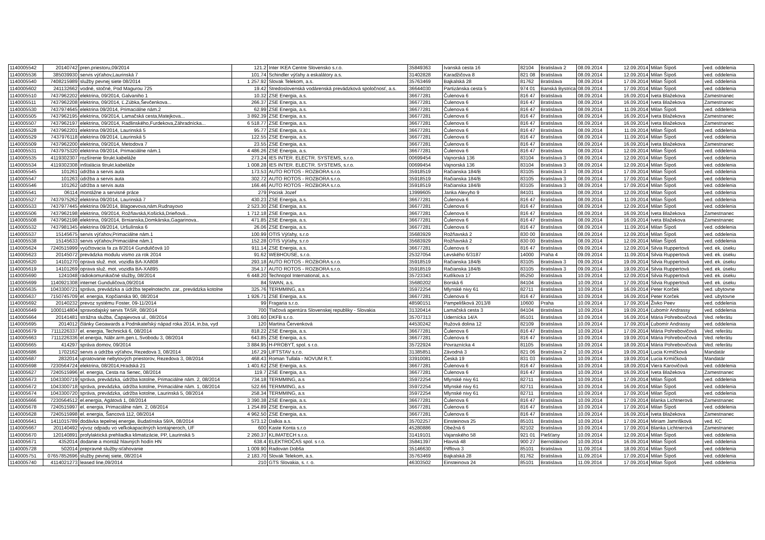| 1140005542 | 20140742 | pren.priestoru,09/2014 | 121.2 | Inter IKEA Centre Slovensko s.r.o. | 35849363 | Ivanská cesta 16 | 82104 | Bratislava 2 | 08.09.2014 | 12.09.2014 | Milan Šípoš | ved. oddelenia |
| 1140005536 | 385039930 | servis výťahov,Laurinská 7 | 101.74 | Schindler výťahy a eskalátory a.s. | 31402828 | Karadžičova 8 | 821 08 | Bratislava | 08.09.2014 | 12.09.2014 | Milan Šípoš | ved. oddelenia |
| 1140005540 | 7408215989 | služby pevnej siete 08/2014 | 1 257.92 | Slovak Telekom, a.s. | 35763469 | Bajkalská 28 | 81762 | Bratislava | 08.09.2014 | 17.09.2014 | Milan Šípoš | ved. oddelenia |
| 1140005602 | 241132662 | vodné, stočné, Pod Magurou 725 | 19.42 | Stredoslovenská vodárenská prevádzková spoločnosť, a.s. | 36644030 | Partizánska cesta 5 | 974 01 | Banská Bystrica | 08.09.2014 | 17.09.2014 | Milan Šípoš | ved. oddelenia |
| 1140005510 | 7437962202 | elektrina, 09/2014, Galvaniho 1 | 10.32 | ZSE Energia, a.s. | 36677281 | Čulenova 6 | 816 47 | Bratislava | 08.09.2014 | 16.09.2014 | Iveta Blažekova | Zamestnanec |
| 1140005511 | 7437962208 | elektrina, 09/2014, Ľ.Zúbka,Ševčenkova... | 266.37 | ZSE Energia, a.s. | 36677281 | Čulenova 6 | 816 47 | Bratislava | 08.09.2014 | 16.09.2014 | Iveta Blažekova | Zamestnanec |
| 1140005530 | 7437974645 | elektrina 09/2014, Primaciálne nám.2 | 62.99 | ZSE Energia, a.s. | 36677281 | Čulenova 6 | 816 47 | Bratislava | 08.09.2014 | 11.09.2014 | Milan Šípoš | ved. oddelenia |
| 1140005505 | 7437962195 | elektrina, 09/2014, Lamačská cesta,Matejkova... | 3 892.39 | ZSE Energia, a.s. | 36677281 | Čulenova 6 | 816 47 | Bratislava | 08.09.2014 | 16.09.2014 | Iveta Blažekova | Zamestnanec |
| 1140005507 | 7437962197 | elektrina, 09/2014, Radlinského,Furdekova,Záhradnícka... | 6 518.77 | ZSE Energia, a.s. | 36677281 | Čulenova 6 | 816 47 | Bratislava | 08.09.2014 | 16.09.2014 | Iveta Blažekova | Zamestnanec |
| 1140005528 | 7437962201 | elektrina 09/2014, Laurinská 5 | 95.77 | ZSE Energia, a.s. | 36677281 | Čulenova 6 | 816 47 | Bratislava | 08.09.2014 | 11.09.2014 | Milan Šípoš | ved. oddelenia |
| 1140005529 | 7437976118 | elektrina 09/2014, Laurinská 5 | 122.55 | ZSE Energia, a.s. | 36677281 | Čulenova 6 | 816 47 | Bratislava | 08.09.2014 | 11.09.2014 | Milan Šípoš | ved. oddelenia |
| 1140005509 | 7437962200 | elektrina, 09/2014, Metodova 7 | 23.55 | ZSE Energia, a.s. | 36677281 | Čulenova 6 | 816 47 | Bratislava | 08.09.2014 | 16.09.2014 | Iveta Blažekova | Zamestnanec |
| 1140005531 | 7437975320 | elektrina 09/2014, Primaciálne nám.1 | 4 486.26 | ZSE Energia, a.s. | 36677281 | Čulenova 6 | 816 47 | Bratislava | 08.09.2014 | 12.09.2014 | Milan Šípoš | ved. oddelenia |
| 1140005535 | 4119302307 | rozšírenie štrukt.kabeláže | 273.24 | IES INTER. ELECTR. SYSTEMS, s.r.o. | 00699454 | Vajnorská 136 | 83104 | Bratislava 3 | 08.09.2014 | 12.09.2014 | Milan Šípoš | ved. oddelenia |
| 1140005534 | 4119302308 | inštalácia štrukt.kabeláže | 1 008.28 | IES INTER. ELECTR. SYSTEMS, s.r.o. | 00699454 | Vajnorská 136 | 83104 | Bratislava 3 | 08.09.2014 | 12.09.2014 | Milan Šípoš | ved. oddelenia |
| 1140005545 | 101261 | údržba a servis auta | 173.53 | AUTO ROTOS - ROZBORA s.r.o. | 35918519 | Račianska 184/B | 83105 | Bratislava 3 | 08.09.2014 | 17.09.2014 | Milan Šípoš | ved. oddelenia |
| 1140005547 | 101263 | údržba a servis auta | 302.72 | AUTO ROTOS - ROZBORA s.r.o. | 35918519 | Račianska 184/B | 83105 | Bratislava 3 | 08.09.2014 | 17.09.2014 | Milan Šípoš | ved. oddelenia |
| 1140005546 | 101262 | údržba a servis auta | 166.46 | AUTO ROTOS - ROZBORA s.r.o. | 35918519 | Račianska 184/B | 83105 | Bratislava 3 | 08.09.2014 | 17.09.2014 | Milan Šípoš | ved. oddelenia |
| 1140005541 | 06114 | montážne a servisné práce | 279 | Pocisk Jozef | 13999605 | Janka Alexyho 9 | 84101 | Bratislava | 08.09.2014 | 12.09.2014 | Milan Šípoš | ved. oddelenia |
| 1140005527 | 7437975262 | elektrina 09/2014, Laurinská 7 | 430.23 | ZSE Energia, a.s. | 36677281 | Čulenova 6 | 816 47 | Bratislava | 08.09.2014 | 11.09.2014 | Milan Šípoš | ved. oddelenia |
| 1140005533 | 7437977445 | elektrina 09/2014, Blagoevova,nám.Rudnayovo | 2 523.30 | ZSE Energia, a.s. | 36677281 | Čulenova 6 | 816 47 | Bratislava | 08.09.2014 | 12.09.2014 | Milan Šípoš | ved. oddelenia |
| 1140005506 | 7437962198 | elektrina, 09/2014, Rožňavská,Košická,Drieňová... | 1 712.18 | ZSE Energia, a.s. | 36677281 | Čulenova 6 | 816 47 | Bratislava | 08.09.2014 | 16.09.2014 | Iveta Blažekova | Zamestnanec |
| 1140005508 | 7437962198 | elektrina, 09/2014, Brnianska,Domkárska,Gagarinova.. | 471.85 | ZSE Energia, a.s. | 36677281 | Čulenova 6 | 816 47 | Bratislava | 08.09.2014 | 16.09.2014 | Iveta Blažekova | Zamestnanec |
| 1140005532 | 7437981345 | elektrina 09/2014, Uršulínska 6 | 26.06 | ZSE Energia, a.s. | 36677281 | Čulenova 6 | 816 47 | Bratislava | 08.09.2014 | 11.09.2014 | Milan Šípoš | ved. oddelenia |
| 1140005537 | 15145675 | servis výťahov,Primaciálne nám.1 | 100.99 | OTIS Výťahy, s.r.o | 35683929 | Rožňavská 2 | 830 00 | Bratislava | 08.09.2014 | 12.09.2014 | Milan Šípoš | ved. oddelenia |
| 1140005538 | 15145633 | servis výťahov,Primaciálne nám.1 | 152.28 | OTIS Výťahy, s.r.o | 35683929 | Rožňavská 2 | 830 00 | Bratislava | 08.09.2014 | 12.09.2014 | Milan Šípoš | ved. oddelenia |
| 1140005624 | 7240515999 | vyúčtovacia fa za 8/2014 Gunduličová 10 | 911.14 | ZSE Energia, a.s. | 36677281 | Čulenova 6 | 816 47 | Bratislava | 09.09.2014 | 12.09.2014 | Silvia Ruppertová | ved. ek. úseku |
| 1140005623 | 20145072 | prevádzka modulu vismo za rok 2014 | 91.62 | WEBHOUSE, s.r.o. | 25327054 | Levského 6/3187 | 14000 | Praha 4 | 09.09.2014 | 11.09.2014 | Silvia Ruppertová | ved. ek. úseku |
| 1140005620 | 14101270 | oprava služ. mot. vozidla BA-XA808 | 293.18 | AUTO ROTOS - ROZBORA s.r.o. | 35918519 | Račianska 184/B | 83105 | Bratislava 3 | 09.09.2014 | 19.09.2014 | Silvia Ruppertová | ved. ek. úseku |
| 1140005619 | 14101269 | oprava služ. mot. vozidla BA-XA895 | 354.17 | AUTO ROTOS - ROZBORA s.r.o. | 35918519 | Račianska 184/B | 83105 | Bratislava 3 | 09.09.2014 | 19.09.2014 | Silvia Ruppertová | ved. ek. úseku |
| 1140005690 | 1241048 | rádiokomunikačné služby, 08/2014 | 6 448.20 | Technopol International, a.s. | 35723343 | Kutlíkova 17 | 85250 | Bratislava | 10.09.2014 | 12.09.2014 | Silvia Ruppertová | ved. ek. úseku |
| 1140005699 | 1140921308 | internet Gunduličova,09/2014 | 84 | SWAN, a.s. | 35680202 | Borská 6 | 84104 | Bratislava | 10.09.2014 | 17.09.2014 | Silvia Ruppertová | ved. ek. úseku |
| 1140005635 | 1043300721 | správa, prevádzka a údržba tepelnotechn. zar., prevádzka kotolne | 325.76 | TERMMING, a.s | 35972254 | Mlynské nivy 61 | 82711 | Bratislava | 10.09.2014 | 16.09.2014 | Peter Korček | ved. ubytovne |
| 1140005637 | 7150745709 | el. energia, Kopčianska 90, 08/2014 | 1 926.71 | ZSE Energia, a.s. | 36677281 | Čulenova 6 | 816 47 | Bratislava | 10.09.2014 | 16.09.2014 | Peter Korček | ved. ubytovne |
| 1140005692 | 20140232 | prevoz systému Foster, 09-11/2014 | 99 | Fragaria s.r.o. | 48590151 | Pampelišková 2013/8 | 10600 | Praha | 10.09.2014 | 17.09.2014 | Živko Peev | ved. oddelenia |
| 1140005649 | 1000114804 | spravodajský servis TASR, 08/2014 | 700 | Tlačová agentúra Slovenskej republiky - Slovakia | 31320414 | Lamačská cesta 3 | 84104 | Bratislava | 10.09.2014 | 19.09.2014 | Ľubomír Andrassy | ved. oddelenia |
| 1140005664 | 20141481 | strážna služba, Čapajevova ul., 08/2014 | 3 081.60 | DKFB s.r.o. | 35707313 | Údernícka 14/A | 85101 | Bratislava | 10.09.2014 | 16.09.2014 | Mária Pohrebovičová | Ved. referátu |
| 1140005695 | 2014012 | články Geoawards a Podnikateľský nápad roka 2014, in.ba, vyd | 120 | Martina Červenková | 44530242 | Ružová dolina 12 | 82109 | Bratislava | 10.09.2014 | 17.09.2014 | Ľubomír Andrassy | ved. oddelenia |
| 1140005679 | 7111226337 | el. energia, Technická 6, 08/2014 | 818.22 | ZSE Energia, a.s. | 36677281 | Čulenova 6 | 816 47 | Bratislava | 10.09.2014 | 17.09.2014 | Mária Pohrebovičová | Ved. referátu |
| 1140005663 | 7111226336 | el.energia, Nábr.arm.gen.L.Svobodu 3, 08/2014 | 643.85 | ZSE Energia, a.s. | 36677281 | Čulenova 6 | 816 47 | Bratislava | 10.09.2014 | 19.09.2014 | Mária Pohrebovičová | Ved. referátu |
| 1140005665 | 414297 | správa domov, 09/2014 | 3 884.95 | H-PROBYT, spol. s r.o. | 35722924 | Povraznícka 4 | 81105 | Bratislava | 10.09.2014 | 18.09.2014 | Mária Pohrebovičová | Ved. referátu |
| 1140005686 | 1702162 | servis a údržba výťahov, Rezedova 3, 08/2014 | 167.29 | LIFTSTAV s.r.o. | 31385851 | Závodná 3 | 821 06 | Bratislava 2 | 10.09.2014 | 19.09.2014 | Lucia Krmíčková | Mandatár |
| 1140005687 | 2832014 | upratovanie nebytových priestorov, Rezedova 3, 08/2014 | 468.43 | Roman Tullala - NOVUM R.T. | 33910081 | Česká 19 | 831 03 | Bratislava | 10.09.2014 | 19.09.2014 | Lucia Krmíčková | Mandatár |
| 1140005698 | 7230564724 | elektrina, 08/2014,Hradská 21 | 1 401.62 | ZSE Energia, a.s. | 36677281 | Čulenova 6 | 816 47 | Bratislava | 10.09.2014 | 18.09.2014 | Viera Karovičová | ved. oddelenia |
| 1140005627 | 7240515996 | el. energia, Cesta na Senec, 08/2014 | 119.7 | ZSE Energia, a.s. | 36677281 | Čulenova 6 | 816 47 | Bratislava | 10.09.2014 | 16.09.2014 | Iveta Blažekova | Zamestnanec |
| 1140005673 | 1043300719 | správa, prevádzka, údržba kotolne, Primaciálne nám. 2, 08/2014 | 734.18 | TERMMING, a.s | 35972254 | Mlynské nivy 61 | 82711 | Bratislava | 10.09.2014 | 17.09.2014 | Milan Šípoš | ved. oddelenia |
| 1140005672 | 1043300718 | správa, prevádzka, údržba kotolne, Primaciálne nám. 1, 08/2014 | 522.66 | TERMMING, a.s | 35972254 | Mlynské nivy 61 | 82711 | Bratislava | 10.09.2014 | 16.09.2014 | Milan Šípoš | ved. oddelenia |
| 1140005674 | 1043300720 | správa, prevádzka, údržba kotolne, Laurinská 5, 08/2014 | 258.34 | TERMMING, a.s | 35972254 | Mlynské nivy 61 | 82711 | Bratislava | 10.09.2014 | 17.09.2014 | Milan Šípoš | ved. oddelenia |
| 1140005666 | 7230564512 | el.energia, Agátová 1, 08/2014 | 3 390.38 | ZSE Energia, a.s. | 36677281 | Čulenova 6 | 816 47 | Bratislava | 10.09.2014 | 17.09.2014 | Blanka Lichtnerová | Zamestnanec |
| 1140005678 | 7240515997 | el. energia, Primaciálne nám. 2, 08/2014 | 1 254.89 | ZSE Energia, a.s. | 36677281 | Čulenova 6 | 816 47 | Bratislava | 10.09.2014 | 17.09.2014 | Milan Šípoš | ved. oddelenia |
| 1140005628 | 7240515998 | el. energia, Šancová 112, 08/2014 | 4 962.50 | ZSE Energia, a.s. | 36677281 | Čulenova 6 | 816 47 | Bratislava | 10.09.2014 | 16.09.2014 | Iveta Blažekova | Zamestnanec |
| 1140005641 | 1411015789 | dodávka tepelnej energie, Budatínska 59/A, 08/2014 | 573.12 | Dalkia a.s. | 35702257 | Einsteinova 25 | 85101 | Bratislava | 10.09.2014 | 17.09.2014 | Miriam Jamrišková | ved. KC |
| 1140005667 | 201140492 | vývoz odpadu vo veľkokapacitných kontajneroch, UF | 600 | Kaste Konta s.r.o | 45280886 | Obežná 6 | 82102 | Bratislava | 10.09.2014 | 17.09.2014 | Blanka Lichtnerová | Zamestnanec |
| 1140005670 | 120140891 | profylaktická prehliadka klimatizácie, PP, Laurinská 5 | 2 260.37 | KLIMATECH s.r.o. | 31419101 | Vajanského 58 | 921 01 | Piešťany | 10.09.2014 | 12.09.2014 | Milan Šípoš | ved. oddelenia |
| 1140005671 | 4352014 | dodanie a montáž hlavných hodín HN | 638.4 | ELEKTROČAS spol. s r.o. | 35841397 | Hlavná 48 | 900 27 | Bernolákovo | 10.09.2014 | 16.09.2014 | Milan Šípoš | ved. oddelenia |
| 1140005728 | 502014 | prepravné služby-sťahovanie | 1 009.90 | Radovan Dobša | 35146630 | Pifflova 3 | 85101 | Bratislava | 11.09.2014 | 18.09.2014 | Milan Šípoš | ved. oddelenia |
| 1140005751 | 07657852696 | služby pevnej siete, 08/2014 | 2 183.70 | Slovak Telekom, a.s. | 35763469 | Bajkalská 28 | 81762 | Bratislava | 11.09.2014 | 17.09.2014 | Milan Šípoš | ved. oddelenia |
| 1140005740 | 4114021273 | leased line,09/2014 | 210 | GTS Slovakia, s. r. o. | 46303502 | Einsteinova 24 | 85101 | Bratislava | 11.09.2014 | 17.09.2014 | Milan Šípoš | ved. oddelenia |